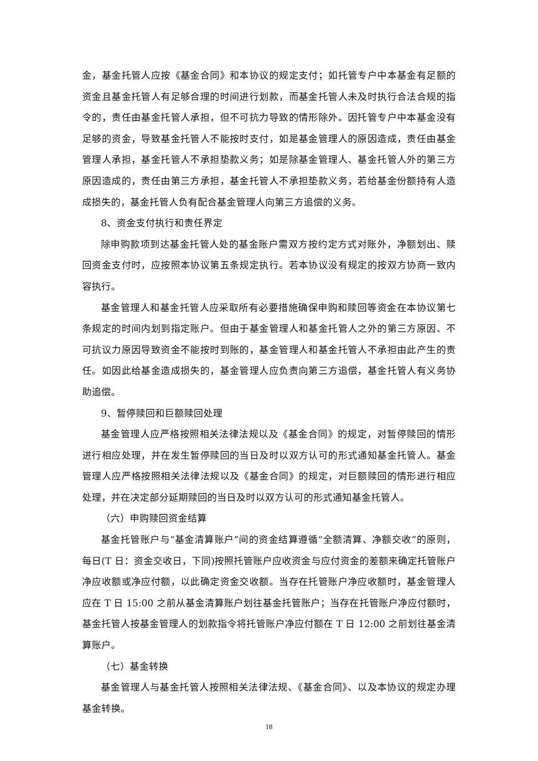金，基金托管人应按《基金合同》和本协议的规定支付；如托管专户中本基金有足额的资金且基金托管人有足够合理的时间进行划款，而基金托管人未及时执行合法合规的指令的，责任由基金托管人承担，但不可抗力导致的情形除外。因托管专户中本基金没有足够的资金，导致基金托管人不能按时支付，如是基金管理人的原因造成，责任由基金管理人承担，基金托管人不承担垫款义务；如是除基金管理人、基金托管人外的第三方原因造成的，责任由第三方承担，基金托管人不承担垫款义务，若给基金份额持有人造成损失的，基金托管人负有配合基金管理人向第三方追偿的义务。
8、资金支付执行和责任界定
除申购款项到达基金托管人处的基金账户需双方按约定方式对账外，净额划出、赎回资金支付时，应按照本协议第五条规定执行。若本协议没有规定的按双方协商一致内容执行。
基金管理人和基金托管人应采取所有必要措施确保申购和赎回等资金在本协议第七条规定的时间内划到指定账户。但由于基金管理人和基金托管人之外的第三方原因、不可抗议力原因导致资金不能按时到账的，基金管理人和基金托管人不承担由此产生的责任。如因此给基金造成损失的，基金管理人应负责向第三方追偿，基金托管人有义务协助追偿。
9、暂停赎回和巨额赎回处理
基金管理人应严格按照相关法律法规以及《基金合同》的规定，对暂停赎回的情形进行相应处理，并在发生暂停赎回的当日及时以双方认可的形式通知基金托管人。基金管理人应严格按照相关法律法规以及《基金合同》的规定，对巨额赎回的情形进行相应处理，并在决定部分延期赎回的当日及时以双方认可的形式通知基金托管人。
（六）申购赎回资金结算
基金托管账户与“基金清算账户”间的资金结算遵循“全额清算、净额交收”的原则，每日(T 日：资金交收日，下同)按照托管账户应收资金与应付资金的差额来确定托管账户净应收额或净应付额，以此确定资金交收额。当存在托管账户净应收额时，基金管理人应在 T 日 15:00 之前从基金清算账户划往基金托管账户；当存在托管账户净应付额时，基金托管人按基金管理人的划款指令将托管账户净应付额在 T 日 12:00 之前划往基金清算账户。
（七）基金转换
基金管理人与基金托管人按照相关法律法规、《基金合同》、以及本协议的规定办理基金转换。
18